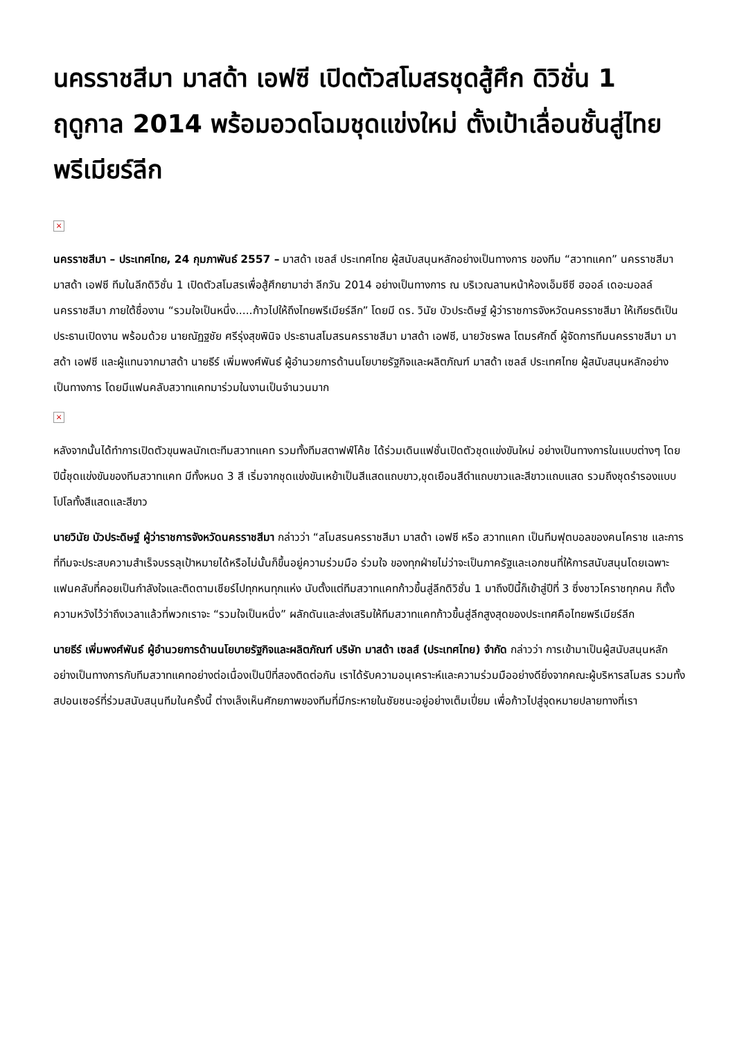นครราชสีมา มาสด้า เอฟซี เปิดตัวสโมสรชุดสู้ศึก ดิวิชั่น 1 ฤดูกาล 2014 พร้อมอวดโฉมชุดแข่งใหม่ ตั้งเป้าเลื่อนชั้นสู่ไทยพรีเมียร์ลีก
×
นครราชสีมา – ประเทศไทย, 24 กุมภาพันธ์ 2557 – มาสด้า เซลส์ ประเทศไทย ผู้สนับสนุนหลักอย่างเป็นทางการ ของทีม “สวาทแคท” นครราชสีมา มาสด้า เอฟซี ทีมในลีกดิวิชั่น 1 เปิดตัวสโมสรเพื่อสู้ศึกยามาฮ่า ลีกวัน 2014 อย่างเป็นทางการ ณ บริเวณลานหน้าห้องเอ็มซีซี ฮออล์ เดอะมอลล์ นครราชสีมา ภายใต้ชื่องาน “รวมใจเป็นหนึ่ง.....ก้าวไปให้ถึงไทยพรีเมียร์ลีก” โดยมี ดร. วินัย บัวประดิษฐ์ ผู้ว่าราชการจังหวัดนครราชสีมา ให้เกียรติเป็นประธานเปิดงาน พร้อมด้วย นายณัฏฐชัย ศรีรุ่งสุขพินิจ ประธานสโมสรนครราชสีมา มาสด้า เอฟซี, นายวัชรพล โตมรศักดิ์ ผู้จัดการทีมนครราชสีมา มาสด้า เอฟซี และผู้แทนจากมาสด้า นายธีร์ เพิ่มพงศ์พันธ์ ผู้อำนวยการด้านนโยบายรัฐกิจและผลิตภัณฑ์ มาสด้า เซลส์ ประเทศไทย ผู้สนับสนุนหลักอย่างเป็นทางการ โดยมีแฟนคลับสวาทแคทมาร่วมในงานเป็นจำนวนมาก
×
หลังจากนั้นได้ทำการเปิดตัวขุนพลนักเตะทีมสวาทแคท รวมทั้งทีมสตาฟฟ์โค้ช ได้ร่วมเดินแฟชั่นเปิดตัวชุดแข่งขันใหม่ อย่างเป็นทางการในแบบต่างๆ โดยปีนี้ชุดแข่งขันของทีมสวาทแคท มีทั้งหมด 3 สี เริ่มจากชุดแข่งขันเหย้าเป็นสีแสดแถบขาว,ชุดเยือนสีดำแถบขาวและสีขาวแถบแสด รวมถึงชุดรำรองแบบโปโลทั้งสีแสดและสีขาว
นายวินัย บัวประดิษฐ์ ผู้ว่าราชการจังหวัดนครราชสีมา กล่าวว่า “สโมสรนครราชสีมา มาสด้า เอฟซี หรือ สวาทแคท เป็นทีมฟุตบอลของคนโคราช และการที่ทีมจะประสบความสำเร็จบรรลุเป้าหมายได้หรือไม่นั้นก็ขึ้นอยู่ความร่วมมือ ร่วมใจ ของทุกฝ่ายไม่ว่าจะเป็นภาครัฐและเอกชนที่ให้การสนับสนุนโดยเฉพาะแฟนคลับที่คอยเป็นกำลังใจและติดตามเชียร์ไปทุกหนทุกแห่ง นับตั้งแต่ทีมสวาทแคทก้าวขึ้นสู่ลีกดิวิชั่น 1 มาถึงปีนี้ก็เข้าสู่ปีที่ 3 ซึ่งชาวโคราชทุกคน ก็ตั้งความหวังไว้ว่าถึงเวลาแล้วที่พวกเราจะ “รวมใจเป็นหนึ่ง” ผลักดันและส่งเสริมให้ทีมสวาทแคทก้าวขึ้นสู่ลีกสูงสุดของประเทศคือไทยพรีเมียร์ลีก
นายธีร์ เพิ่มพงศ์พันธ์ ผู้อำนวยการด้านนโยบายรัฐกิจและผลิตภัณฑ์ บริษัท มาสด้า เซลส์ (ประเทศไทย) จำกัด กล่าวว่า การเข้ามาเป็นผู้สนับสนุนหลักอย่างเป็นทางการกับทีมสวาทแคทอย่างต่อเนื่องเป็นปีที่สองติดต่อกัน เราได้รับความอนุเคราะห์และความร่วมมืออย่างดียิ่งจากคณะผู้บริหารสโมสร รวมทั้งสปอนเซอร์ที่ร่วมสนับสนุนทีมในครั้งนี้ ต่างเล็งเห็นศักยภาพของทีมที่มีกระหายในชัยชนะอยู่อย่างเต็มเปี่ยม เพื่อก้าวไปสู่จุดหมายปลายทางที่เรา